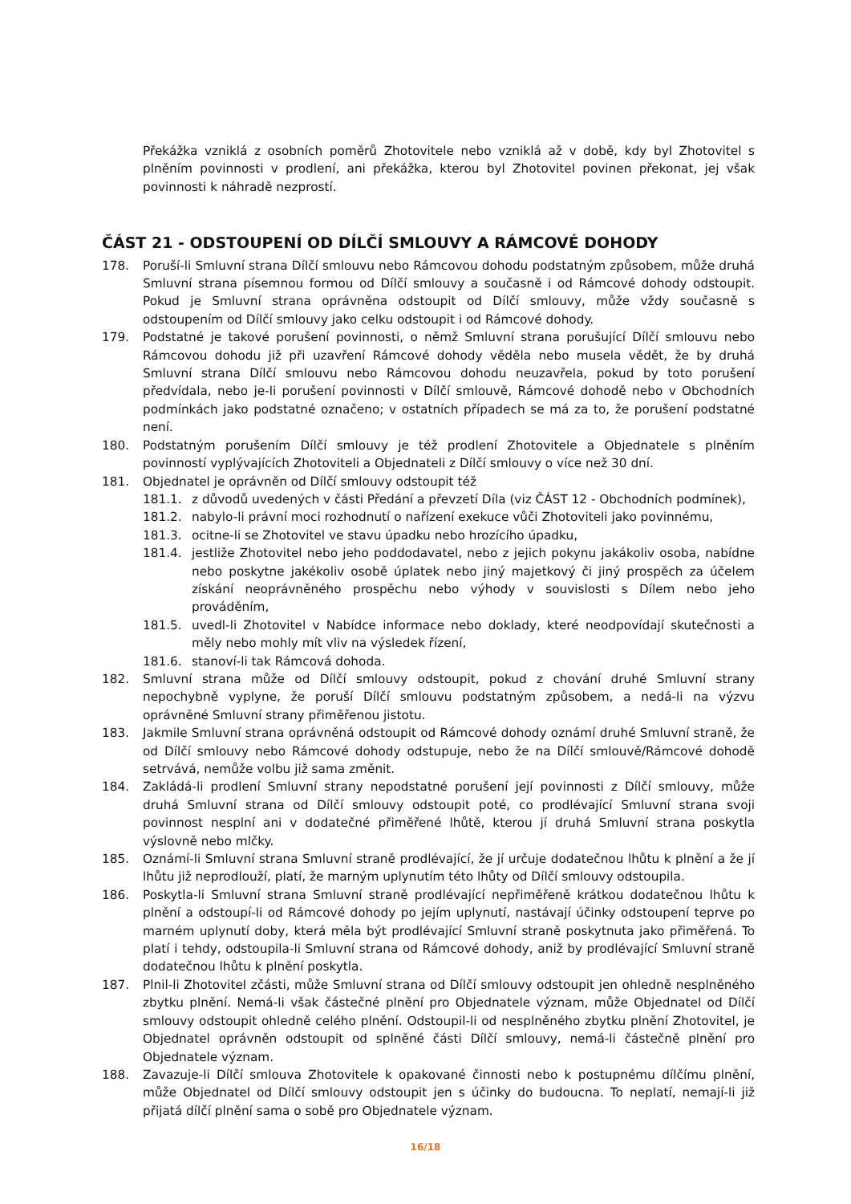Překážka vzniklá z osobních poměrů Zhotovitele nebo vzniklá až v době, kdy byl Zhotovitel s plněním povinnosti v prodlení, ani překážka, kterou byl Zhotovitel povinen překonat, jej však povinnosti k náhradě nezprostí.
ČÁST 21 - ODSTOUPENÍ OD DÍLČÍ SMLOUVY A RÁMCOVÉ DOHODY
178. Poruší-li Smluvní strana Dílčí smlouvu nebo Rámcovou dohodu podstatným způsobem, může druhá Smluvní strana písemnou formou od Dílčí smlouvy a současně i od Rámcové dohody odstoupit. Pokud je Smluvní strana oprávněna odstoupit od Dílčí smlouvy, může vždy současně s odstoupením od Dílčí smlouvy jako celku odstoupit i od Rámcové dohody.
179. Podstatné je takové porušení povinnosti, o němž Smluvní strana porušující Dílčí smlouvu nebo Rámcovou dohodu již při uzavření Rámcové dohody věděla nebo musela vědět, že by druhá Smluvní strana Dílčí smlouvu nebo Rámcovou dohodu neuzavřela, pokud by toto porušení předvídala, nebo je-li porušení povinnosti v Dílčí smlouvě, Rámcové dohodě nebo v Obchodních podmínkách jako podstatné označeno; v ostatních případech se má za to, že porušení podstatné není.
180. Podstatným porušením Dílčí smlouvy je též prodlení Zhotovitele a Objednatele s plněním povinností vyplývajících Zhotoviteli a Objednateli z Dílčí smlouvy o více než 30 dní.
181. Objednatel je oprávněn od Dílčí smlouvy odstoupit též
181.1. z důvodů uvedených v části Předání a převzetí Díla (viz ČÁST 12 - Obchodních podmínek),
181.2. nabylo-li právní moci rozhodnutí o nařízení exekuce vůči Zhotoviteli jako povinnému,
181.3. ocitne-li se Zhotovitel ve stavu úpadku nebo hrozícího úpadku,
181.4. jestliže Zhotovitel nebo jeho poddodavatel, nebo z jejich pokynu jakákoliv osoba, nabídne nebo poskytne jakékoliv osobě úplatek nebo jiný majetkový či jiný prospěch za účelem získání neoprávněného prospěchu nebo výhody v souvislosti s Dílem nebo jeho prováděním,
181.5. uvedl-li Zhotovitel v Nabídce informace nebo doklady, které neodpovídají skutečnosti a měly nebo mohly mít vliv na výsledek řízení,
181.6. stanoví-li tak Rámcová dohoda.
182. Smluvní strana může od Dílčí smlouvy odstoupit, pokud z chování druhé Smluvní strany nepochybně vyplyne, že poruší Dílčí smlouvu podstatným způsobem, a nedá-li na výzvu oprávněné Smluvní strany přiměřenou jistotu.
183. Jakmile Smluvní strana oprávněná odstoupit od Rámcové dohody oznámí druhé Smluvní straně, že od Dílčí smlouvy nebo Rámcové dohody odstupuje, nebo že na Dílčí smlouvě/Rámcové dohodě setrvává, nemůže volbu již sama změnit.
184. Zakládá-li prodlení Smluvní strany nepodstatné porušení její povinnosti z Dílčí smlouvy, může druhá Smluvní strana od Dílčí smlouvy odstoupit poté, co prodlévající Smluvní strana svoji povinnost nesplní ani v dodatečné přiměřené lhůtě, kterou jí druhá Smluvní strana poskytla výslovně nebo mlčky.
185. Oznámí-li Smluvní strana Smluvní straně prodlévající, že jí určuje dodatečnou lhůtu k plnění a že jí lhůtu již neprodlouží, platí, že marným uplynutím této lhůty od Dílčí smlouvy odstoupila.
186. Poskytla-li Smluvní strana Smluvní straně prodlévající nepřiměřeně krátkou dodatečnou lhůtu k plnění a odstoupí-li od Rámcové dohody po jejím uplynutí, nastávají účinky odstoupení teprve po marném uplynutí doby, která měla být prodlévající Smluvní straně poskytnuta jako přiměřená. To platí i tehdy, odstoupila-li Smluvní strana od Rámcové dohody, aniž by prodlévající Smluvní straně dodatečnou lhůtu k plnění poskytla.
187. Plnil-li Zhotovitel zčásti, může Smluvní strana od Dílčí smlouvy odstoupit jen ohledně nesplněného zbytku plnění. Nemá-li však částečné plnění pro Objednatele význam, může Objednatel od Dílčí smlouvy odstoupit ohledně celého plnění. Odstoupil-li od nesplněného zbytku plnění Zhotovitel, je Objednatel oprávněn odstoupit od splněné části Dílčí smlouvy, nemá-li částečně plnění pro Objednatele význam.
188. Zavazuje-li Dílčí smlouva Zhotovitele k opakované činnosti nebo k postupnému dílčímu plnění, může Objednatel od Dílčí smlouvy odstoupit jen s účinky do budoucna. To neplatí, nemají-li již přijatá dílčí plnění sama o sobě pro Objednatele význam.
16/18